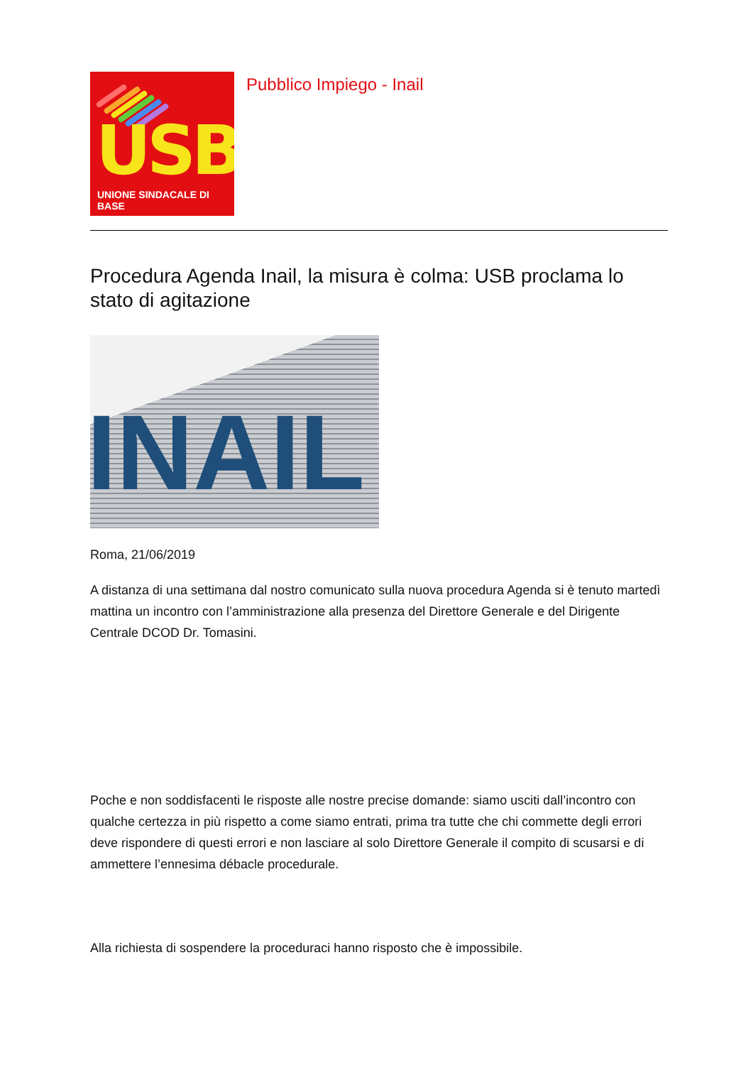USB
UNIONE SINDACALE DI BASE
Pubblico Impiego - Inail
Procedura Agenda Inail, la misura è colma: USB proclama lo stato di agitazione
INAIL
Roma, 21/06/2019
A distanza di una settimana dal nostro comunicato sulla nuova procedura Agenda si è tenuto martedì mattina un incontro con l’amministrazione alla presenza del Direttore Generale e del Dirigente Centrale DCOD Dr. Tomasini.
Poche e non soddisfacenti le risposte alle nostre precise domande: siamo usciti dall’incontro con qualche certezza in più rispetto a come siamo entrati, prima tra tutte che chi commette degli errori deve rispondere di questi errori e non lasciare al solo Direttore Generale il compito di scusarsi e di ammettere l’ennesima débacle procedurale.
Alla richiesta di sospendere la proceduraci hanno risposto che è impossibile.